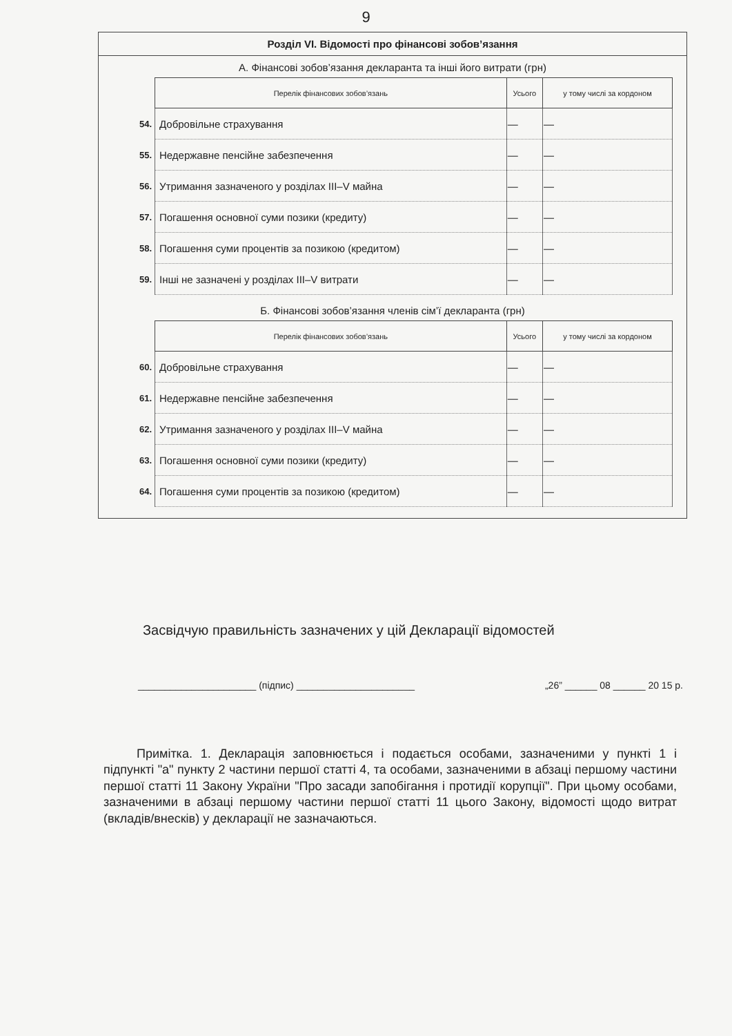9
Розділ VI. Відомості про фінансові зобов’язання
А. Фінансові зобов’язання декларанта та інші його витрати (грн)
| | Перелік фінансових зобов’язань | Усього | у тому числі за кордоном |
| 54. | Добровільне страхування | — | — |
| 55. | Недержавне пенсійне забезпечення | — | — |
| 56. | Утримання зазначеного у розділах III–V майна | — | — |
| 57. | Погашення основної суми позики (кредиту) | — | — |
| 58. | Погашення суми процентів за позикою (кредитом) | — | — |
| 59. | Інші не зазначені у розділах III–V витрати | — | — |
Б. Фінансові зобов’язання членів сім’ї декларанта (грн)
| | Перелік фінансових зобов’язань | Усього | у тому числі за кордоном |
| 60. | Добровільне страхування | — | — |
| 61. | Недержавне пенсійне забезпечення | — | — |
| 62. | Утримання зазначеного у розділах III–V майна | — | — |
| 63. | Погашення основної суми позики (кредиту) | — | — |
| 64. | Погашення суми процентів за позикою (кредитом) | — | — |
Засвідчую правильність зазначених у цій Декларації відомостей
______________________ (підпис) ______________________ „26” ______ 08 ______ 20 15 р.
Примітка. 1. Декларація заповнюється і подається особами, зазначеними у пункті 1 і підпункті "а" пункту 2 частини першої статті 4, та особами, зазначеними в абзаці першому частини першої статті 11 Закону України "Про засади запобігання і протидії корупції". При цьому особами, зазначеними в абзаці першому частини першої статті 11 цього Закону, відомості щодо витрат (вкладів/внесків) у декларації не зазначаються.